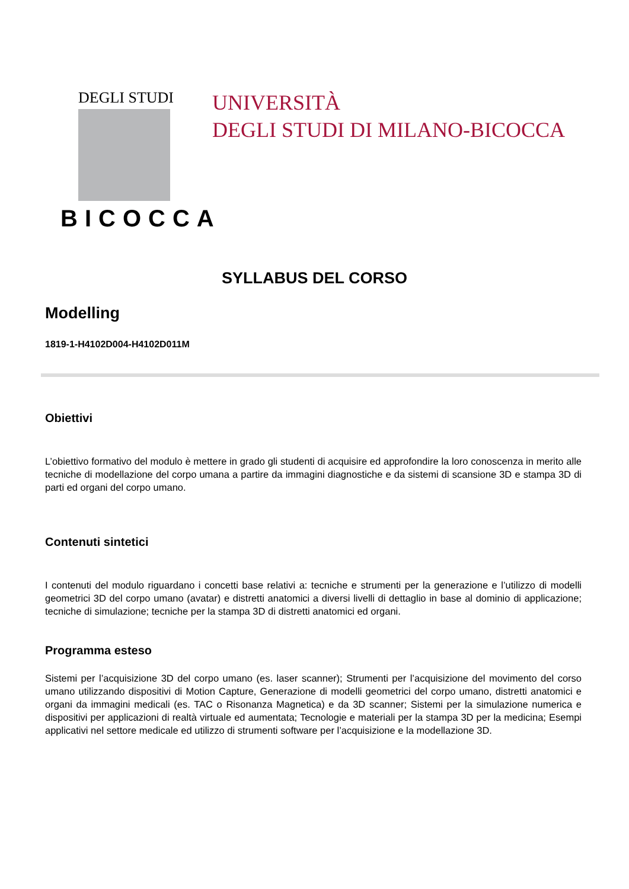DEGLI STUDI
BICOCCA
UNIVERSITÀ
DEGLI STUDI DI MILANO-BICOCCA
SYLLABUS DEL CORSO
Modelling
1819-1-H4102D004-H4102D011M
Obiettivi
L’obiettivo formativo del modulo è mettere in grado gli studenti di acquisire ed approfondire la loro conoscenza in merito alle tecniche di modellazione del corpo umana a partire da immagini diagnostiche e da sistemi di scansione 3D e stampa 3D di parti ed organi del corpo umano.
Contenuti sintetici
I contenuti del modulo riguardano i concetti base relativi a: tecniche e strumenti per la generazione e l’utilizzo di modelli geometrici 3D del corpo umano (avatar) e distretti anatomici a diversi livelli di dettaglio in base al dominio di applicazione; tecniche di simulazione; tecniche per la stampa 3D di distretti anatomici ed organi.
Programma esteso
Sistemi per l’acquisizione 3D del corpo umano (es. laser scanner); Strumenti per l’acquisizione del movimento del corso umano utilizzando dispositivi di Motion Capture, Generazione di modelli geometrici del corpo umano, distretti anatomici e organi da immagini medicali (es. TAC o Risonanza Magnetica) e da 3D scanner; Sistemi per la simulazione numerica e dispositivi per applicazioni di realtà virtuale ed aumentata; Tecnologie e materiali per la stampa 3D per la medicina; Esempi applicativi nel settore medicale ed utilizzo di strumenti software per l’acquisizione e la modellazione 3D.